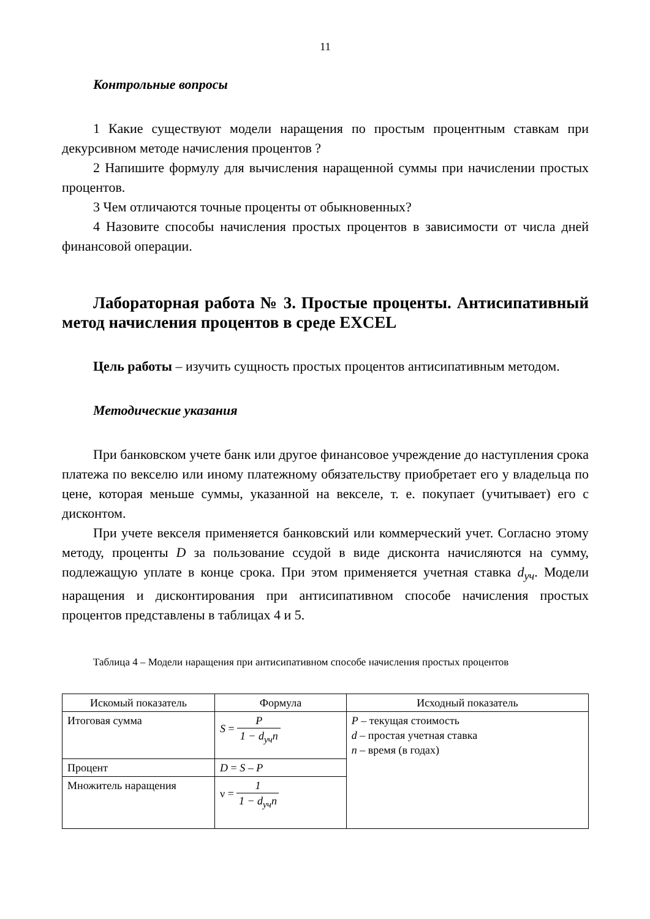11
Контрольные вопросы
1 Какие существуют модели наращения по простым процентным ставкам при декурсивном методе начисления процентов ?
2 Напишите формулу для вычисления наращенной суммы при начислении простых процентов.
3 Чем отличаются точные проценты от обыкновенных?
4 Назовите способы начисления простых процентов в зависимости от числа дней финансовой операции.
Лабораторная работа № 3. Простые проценты. Антисипативный метод начисления процентов в среде EXCEL
Цель работы – изучить сущность простых процентов антисипативным методом.
Методические указания
При банковском учете банк или другое финансовое учреждение до наступления срока платежа по векселю или иному платежному обязательству приобретает его у владельца по цене, которая меньше суммы, указанной на векселе, т. е. покупает (учитывает) его с дисконтом.
При учете векселя применяется банковский или коммерческий учет. Согласно этому методу, проценты D за пользование ссудой в виде дисконта начисляются на сумму, подлежащую уплате в конце срока. При этом применяется учетная ставка d<sub>уч</sub>. Модели наращения и дисконтирования при антисипативном способе начисления простых процентов представлены в таблицах 4 и 5.
Таблица 4 – Модели наращения при антисипативном способе начисления простых процентов
| Искомый показатель | Формула | Исходный показатель |
| --- | --- | --- |
| Итоговая сумма | S = P 1 − d<sub>уч</sub>n | P – текущая стоимость d – простая учетная ставка n – время (в годах) |
| Процент | D = S – P | |
| Множитель наращения | ν = 1 1 − d<sub>уч</sub>n | |